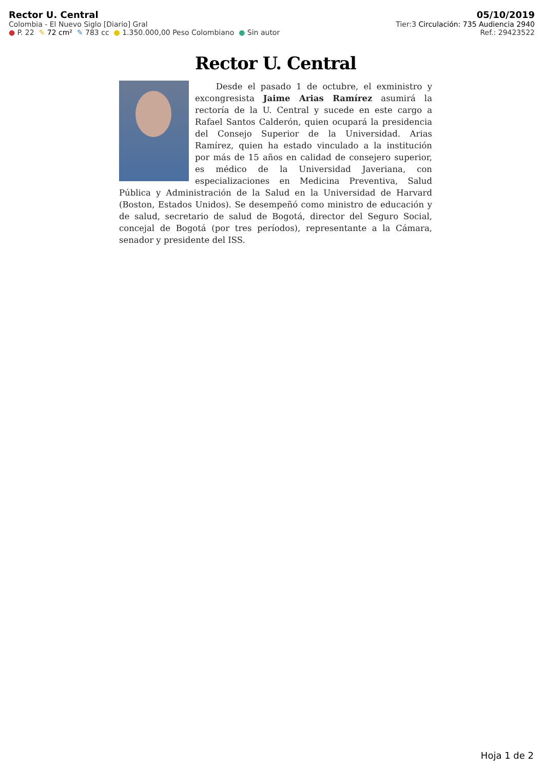Rector U. Central 05/10/2019
Colombia - El Nuevo Siglo [Diario] Gral Tier:3 Circulación: 735 Audiencia 2940
● P. 22 ✎ 72 cm² ✎ 783 cc ● 1.350.000,00 Peso Colombiano ● Sin autor Ref.: 29423522
Rector U. Central
Desde el pasado 1 de octubre, el exministro y excongresista Jaime Arias Ramírez asumirá la rectoría de la U. Central y sucede en este cargo a Rafael Santos Calderón, quien ocupará la presidencia del Consejo Superior de la Universidad. Arias Ramírez, quien ha estado vinculado a la institución por más de 15 años en calidad de consejero superior, es médico de la Universidad Javeriana, con especializaciones en Medicina Preventiva, Salud Pública y Administración de la Salud en la Universidad de Harvard (Boston, Estados Unidos). Se desempeñó como ministro de educación y de salud, secretario de salud de Bogotá, director del Seguro Social, concejal de Bogotá (por tres períodos), representante a la Cámara, senador y presidente del ISS.
Hoja 1 de 2